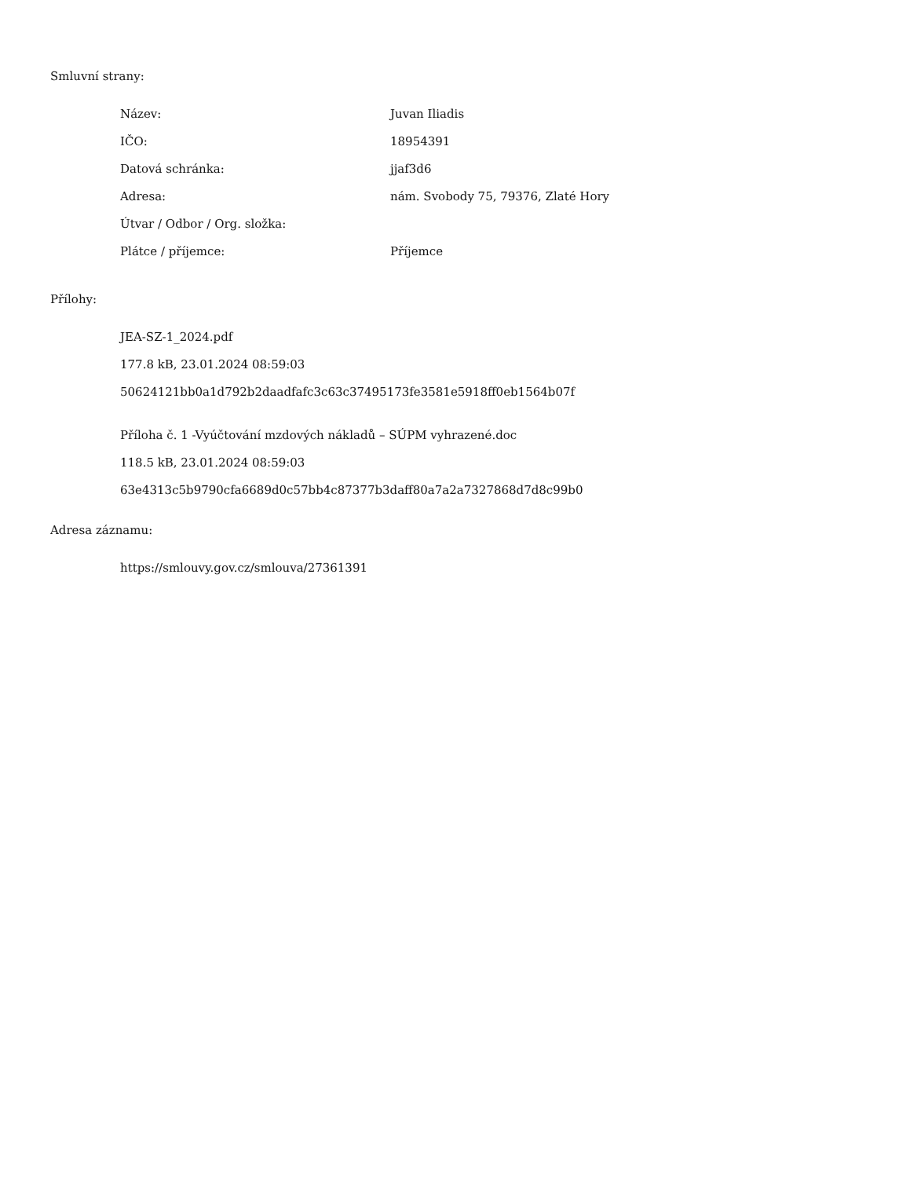Smluvní strany:
| Název: | Juvan Iliadis |
| IČO: | 18954391 |
| Datová schránka: | jjaf3d6 |
| Adresa: | nám. Svobody 75, 79376, Zlaté Hory |
| Útvar / Odbor / Org. složka: | |
| Plátce / příjemce: | Příjemce |
Přílohy:
JEA-SZ-1_2024.pdf
177.8 kB, 23.01.2024 08:59:03
50624121bb0a1d792b2daadfafc3c63c37495173fe3581e5918ff0eb1564b07f
Příloha č. 1 -Vyúčtování mzdových nákladů – SÚPM vyhrazené.doc
118.5 kB, 23.01.2024 08:59:03
63e4313c5b9790cfa6689d0c57bb4c87377b3daff80a7a2a7327868d7d8c99b0
Adresa záznamu:
https://smlouvy.gov.cz/smlouva/27361391